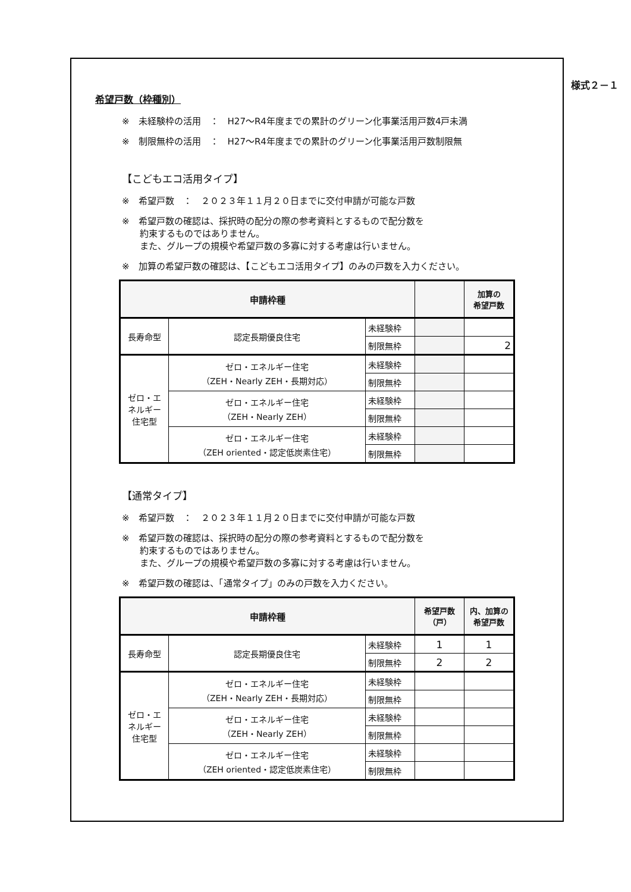様式２－１
希望戸数（枠種別）
※　未経験枠の活用　：　H27～R4年度までの累計のグリーン化事業活用戸数4戸未満
※　制限無枠の活用　：　H27～R4年度までの累計のグリーン化事業活用戸数制限無
【こどもエコ活用タイプ】
※　希望戸数　：　２０２３年１１月２０日までに交付申請が可能な戸数
※　希望戸数の確認は、採択時の配分の際の参考資料とするもので配分数を
　　約束するものではありません。
　　また、グループの規模や希望戸数の多寡に対する考慮は行いません。
※　加算の希望戸数の確認は、【こどもエコ活用タイプ】のみの戸数を入力ください。
| 申請枠種 | | | | 加算の 希望戸数 |
| --- | --- | --- | --- | --- |
| 長寿命型 | 認定長期優良住宅 | 未経験枠 | | |
| | | 制限無枠 | | 2 |
| ゼロ・エ ネルギー 住宅型 | ゼロ・エネルギー住宅 （ZEH・Nearly ZEH・長期対応） | 未経験枠 | | |
| | | 制限無枠 | | |
| | ゼロ・エネルギー住宅 （ZEH・Nearly ZEH） | 未経験枠 | | |
| | | 制限無枠 | | |
| | ゼロ・エネルギー住宅 （ZEH oriented・認定低炭素住宅） | 未経験枠 | | |
| | | 制限無枠 | | |
【通常タイプ】
※　希望戸数　：　２０２３年１１月２０日までに交付申請が可能な戸数
※　希望戸数の確認は、採択時の配分の際の参考資料とするもので配分数を
　　約束するものではありません。
　　また、グループの規模や希望戸数の多寡に対する考慮は行いません。
※　希望戸数の確認は、「通常タイプ」のみの戸数を入力ください。
| 申請枠種 | | | 希望戸数 （戸） | 内、加算の 希望戸数 |
| --- | --- | --- | --- | --- |
| 長寿命型 | 認定長期優良住宅 | 未経験枠 | 1 | 1 |
| | | 制限無枠 | 2 | 2 |
| ゼロ・エ ネルギー 住宅型 | ゼロ・エネルギー住宅 （ZEH・Nearly ZEH・長期対応） | 未経験枠 | | |
| | | 制限無枠 | | |
| | ゼロ・エネルギー住宅 （ZEH・Nearly ZEH） | 未経験枠 | | |
| | | 制限無枠 | | |
| | ゼロ・エネルギー住宅 （ZEH oriented・認定低炭素住宅） | 未経験枠 | | |
| | | 制限無枠 | | |